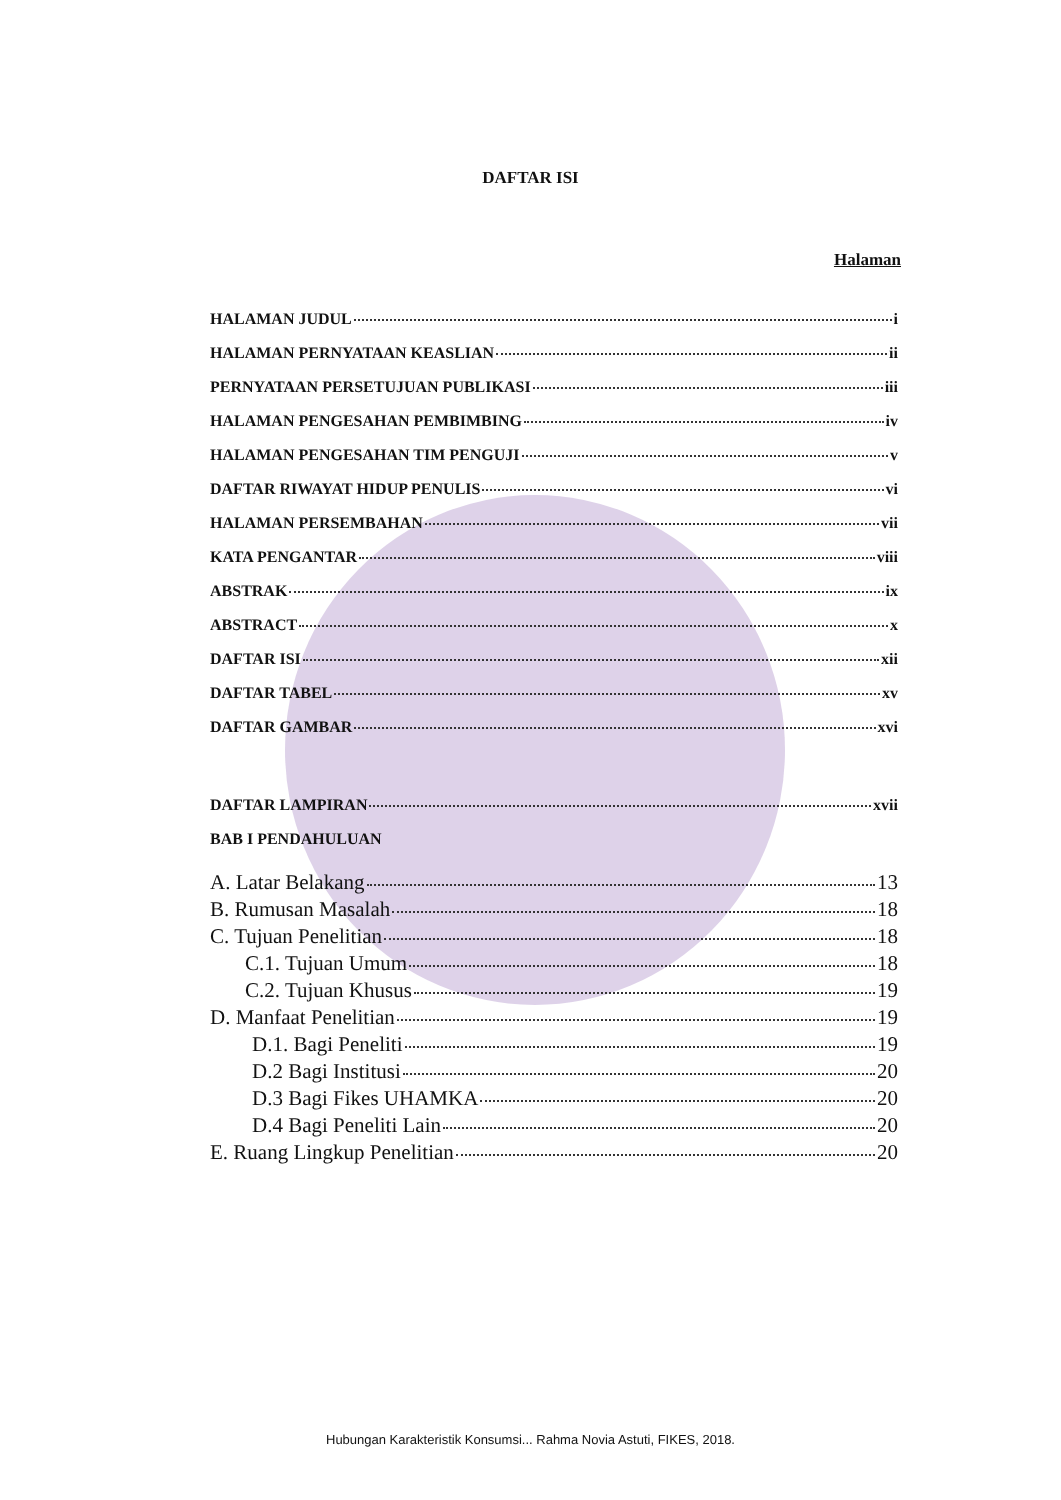DAFTAR ISI
Halaman
HALAMAN JUDUL i
HALAMAN PERNYATAAN KEASLIAN ii
PERNYATAAN PERSETUJUAN PUBLIKASI iii
HALAMAN PENGESAHAN PEMBIMBING iv
HALAMAN PENGESAHAN TIM PENGUJI v
DAFTAR RIWAYAT HIDUP PENULIS vi
HALAMAN PERSEMBAHAN vii
KATA PENGANTAR viii
ABSTRAK ix
ABSTRACT x
DAFTAR ISI xii
DAFTAR TABEL xv
DAFTAR GAMBAR xvi
DAFTAR LAMPIRAN xvii
BAB I PENDAHULUAN
A. Latar Belakang 13
B. Rumusan Masalah 18
C. Tujuan Penelitian 18
C.1. Tujuan Umum 18
C.2. Tujuan Khusus 19
D. Manfaat Penelitian 19
D.1. Bagi Peneliti 19
D.2 Bagi Institusi 20
D.3 Bagi Fikes UHAMKA 20
D.4 Bagi Peneliti Lain 20
E. Ruang Lingkup Penelitian 20
Hubungan Karakteristik Konsumsi... Rahma Novia Astuti, FIKES, 2018.